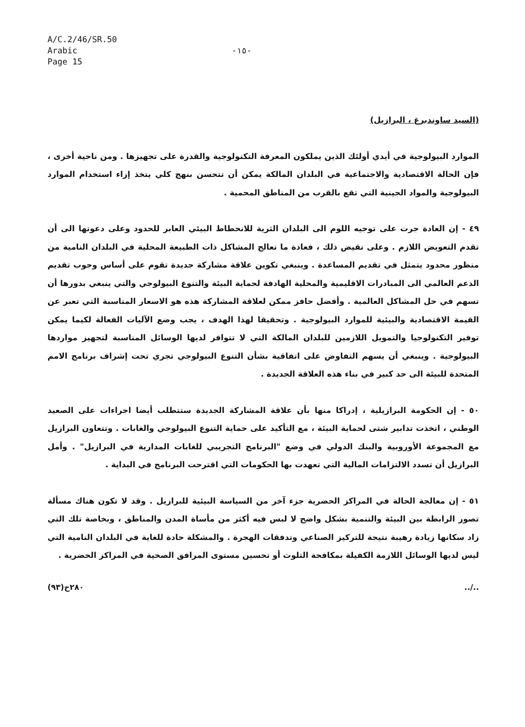A/C.2/46/SR.50
Arabic
Page 15
-١٥-
(السيد ساوندبرغ ، البرازيل)
الموارد البيولوجية في أيدي أولئك الذين يملكون المعرفة التكنولوجية والقدرة على تجهيزها . ومن ناحية أخرى ، فإن الحالة الاقتصادية والاجتماعية في البلدان المالكة يمكن أن تتحسن بنهج كلي يتخذ إزاء استخدام الموارد البيولوجية والمواد الجينية التي تقع بالقرب من المناطق المحمية .
٤٩ - إن العادة جرت على توجيه اللوم الى البلدان الثرية للانحطاط البيئي العابر للحدود وعلى دعوتها الى أن تقدم التعويض اللازم . وعلى نقيض ذلك ، فعادة ما تعالج المشاكل ذات الطبيعة المحلية في البلدان النامية من منظور محدود يتمثل في تقديم المساعدة . وينبغي تكوين علاقة مشاركة جديدة تقوم على أساس وجوب تقديم الدعم العالمي الى المبادرات الاقليمية والمحلية الهادفة لحماية البيئة والتنوع البيولوجي والتي ينبغي بدورها أن تسهم في حل المشاكل العالمية . وأفضل حافز ممكن لعلاقة المشاركة هذه هو الاسعار المناسبة التي تعبر عن القيمة الاقتصادية والبيئية للموارد البيولوجية . وتحقيقا لهذا الهدف ، يجب وضع الآليات الفعالة لكيما يمكن توفير التكنولوجيا والتمويل اللازمين للبلدان المالكة التي لا تتوافر لديها الوسائل المناسبة لتجهيز مواردها البيولوجية . وينبغي أن يسهم التفاوض على اتفاقية بشأن التنوع البيولوجي تجري تحت إشراف برنامج الامم المتحدة للبيئة الى حد كبير في بناء هذه العلاقة الجديدة .
٥٠ - إن الحكومة البرازيلية ، إدراكا منها بأن علاقة المشاركة الجديدة ستتطلب أيضا اجراءات على الصعيد الوطني ، اتخذت تدابير شتى لحماية البيئة ، مع التأكيد على حماية التنوع البيولوجي والغابات . وتتعاون البرازيل مع المجموعة الأوروبية والبنك الدولي في وضع "البرنامج التجريبي للغابات المدارية في البرازيل" . وأمل البرازيل أن تسدد الالتزامات المالية التي تعهدت بها الحكومات التي اقترحت البرنامج في البداية .
٥١ - إن معالجة الحالة في المراكز الحضرية جزء آخر من السياسة البيئية للبرازيل . وقد لا تكون هناك مسألة تصور الرابطة بين البيئة والتنمية بشكل واضح لا لبس فيه أكثر من مأساة المدن والمناطق ، وبخاصة تلك التي زاد سكانها زيادة رهيبة نتيجة للتركيز الصناعي وتدفقات الهجرة . والمشكلة حادة للغاية في البلدان النامية التي ليس لديها الوسائل اللازمة الكفيلة بمكافحة التلوث أو تحسين مستوى المرافق الصحية في المراكز الحضرية .
٢٨٠ح(٩٣)../..